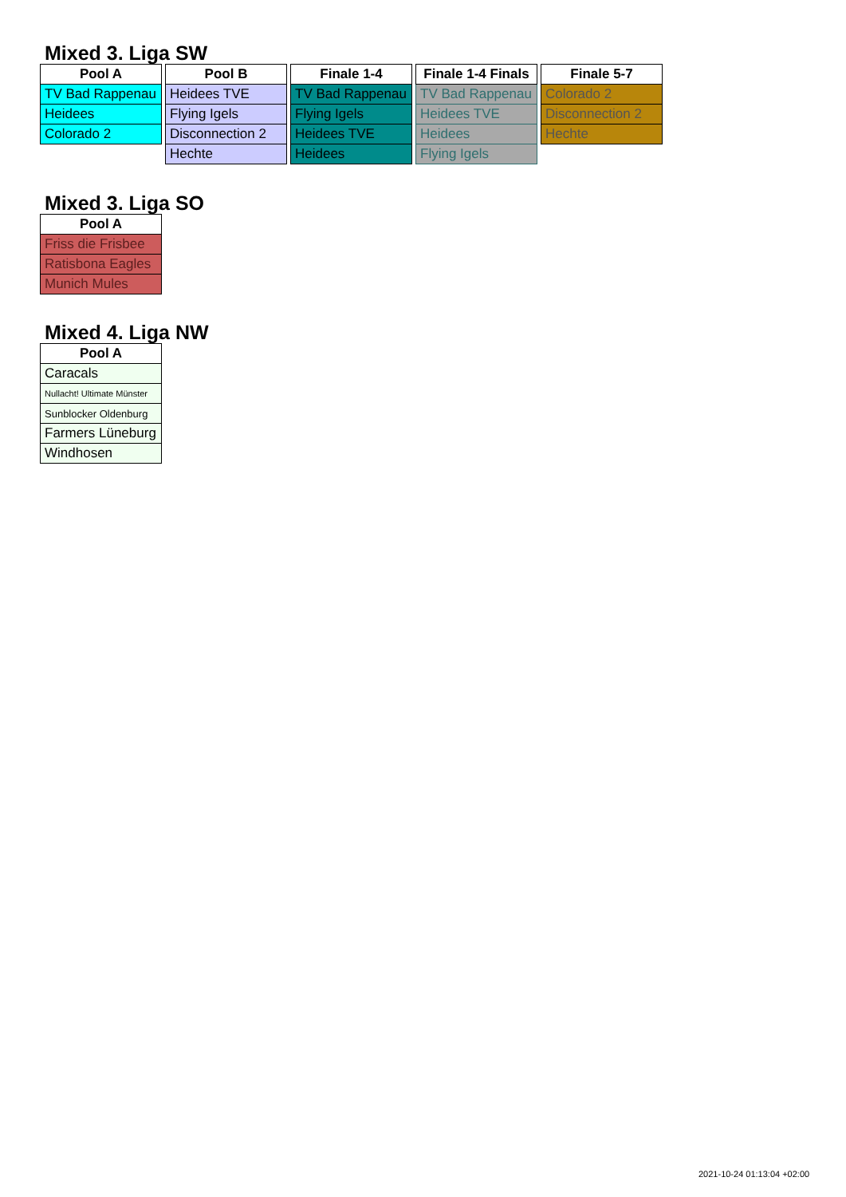Mixed 3. Liga SW
| Pool A |
| --- |
| TV Bad Rappenau |
| Heidees |
| Colorado 2 |
| Pool B |
| --- |
| Heidees TVE |
| Flying Igels |
| Disconnection 2 |
| Hechte |
| Finale 1-4 |
| --- |
| TV Bad Rappenau |
| Flying Igels |
| Heidees TVE |
| Heidees |
| Finale 1-4 Finals |
| --- |
| TV Bad Rappenau |
| Heidees TVE |
| Heidees |
| Flying Igels |
| Finale 5-7 |
| --- |
| Colorado 2 |
| Disconnection 2 |
| Hechte |
Mixed 3. Liga SO
| Pool A |
| --- |
| Friss die Frisbee |
| Ratisbona Eagles |
| Munich Mules |
Mixed 4. Liga NW
| Pool A |
| --- |
| Caracals |
| Nullacht! Ultimate Münster |
| Sunblocker Oldenburg |
| Farmers Lüneburg |
| Windhosen |
2021-10-24 01:13:04 +02:00